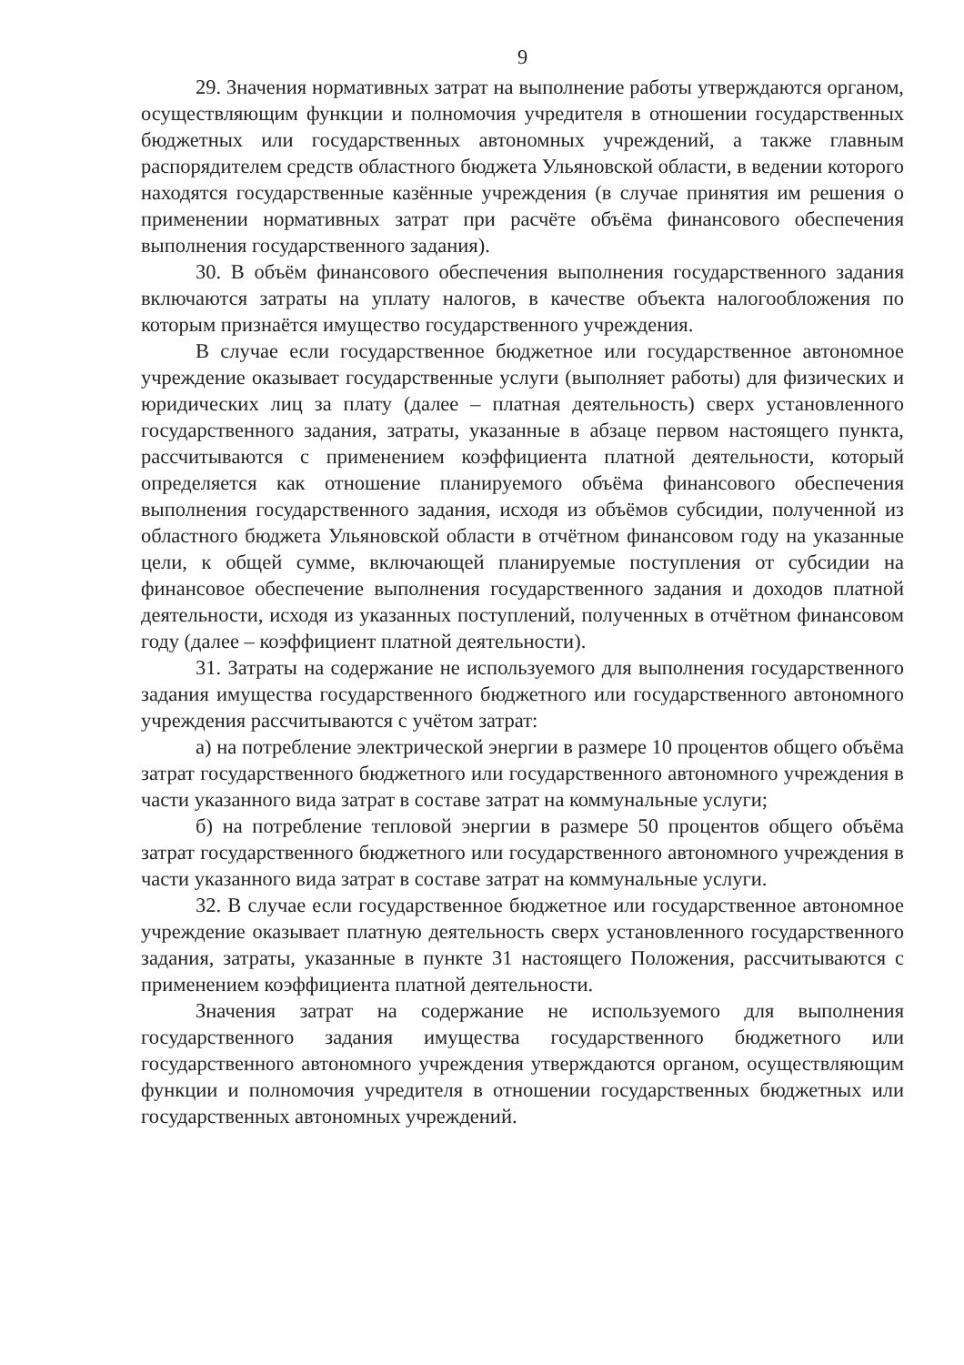9
29. Значения нормативных затрат на выполнение работы утверждаются органом, осуществляющим функции и полномочия учредителя в отношении государственных бюджетных или государственных автономных учреждений, а также главным распорядителем средств областного бюджета Ульяновской области, в ведении которого находятся государственные казённые учреждения (в случае принятия им решения о применении нормативных затрат при расчёте объёма финансового обеспечения выполнения государственного задания).
30. В объём финансового обеспечения выполнения государственного задания включаются затраты на уплату налогов, в качестве объекта налогообложения по которым признаётся имущество государственного учреждения.
В случае если государственное бюджетное или государственное автономное учреждение оказывает государственные услуги (выполняет работы) для физических и юридических лиц за плату (далее – платная деятельность) сверх установленного государственного задания, затраты, указанные в абзаце первом настоящего пункта, рассчитываются с применением коэффициента платной деятельности, который определяется как отношение планируемого объёма финансового обеспечения выполнения государственного задания, исходя из объёмов субсидии, полученной из областного бюджета Ульяновской области в отчётном финансовом году на указанные цели, к общей сумме, включающей планируемые поступления от субсидии на финансовое обеспечение выполнения государственного задания и доходов платной деятельности, исходя из указанных поступлений, полученных в отчётном финансовом году (далее – коэффициент платной деятельности).
31. Затраты на содержание не используемого для выполнения государственного задания имущества государственного бюджетного или государственного автономного учреждения рассчитываются с учётом затрат:
а) на потребление электрической энергии в размере 10 процентов общего объёма затрат государственного бюджетного или государственного автономного учреждения в части указанного вида затрат в составе затрат на коммунальные услуги;
б) на потребление тепловой энергии в размере 50 процентов общего объёма затрат государственного бюджетного или государственного автономного учреждения в части указанного вида затрат в составе затрат на коммунальные услуги.
32. В случае если государственное бюджетное или государственное автономное учреждение оказывает платную деятельность сверх установленного государственного задания, затраты, указанные в пункте 31 настоящего Положения, рассчитываются с применением коэффициента платной деятельности.
Значения затрат на содержание не используемого для выполнения государственного задания имущества государственного бюджетного или государственного автономного учреждения утверждаются органом, осуществляющим функции и полномочия учредителя в отношении государственных бюджетных или государственных автономных учреждений.